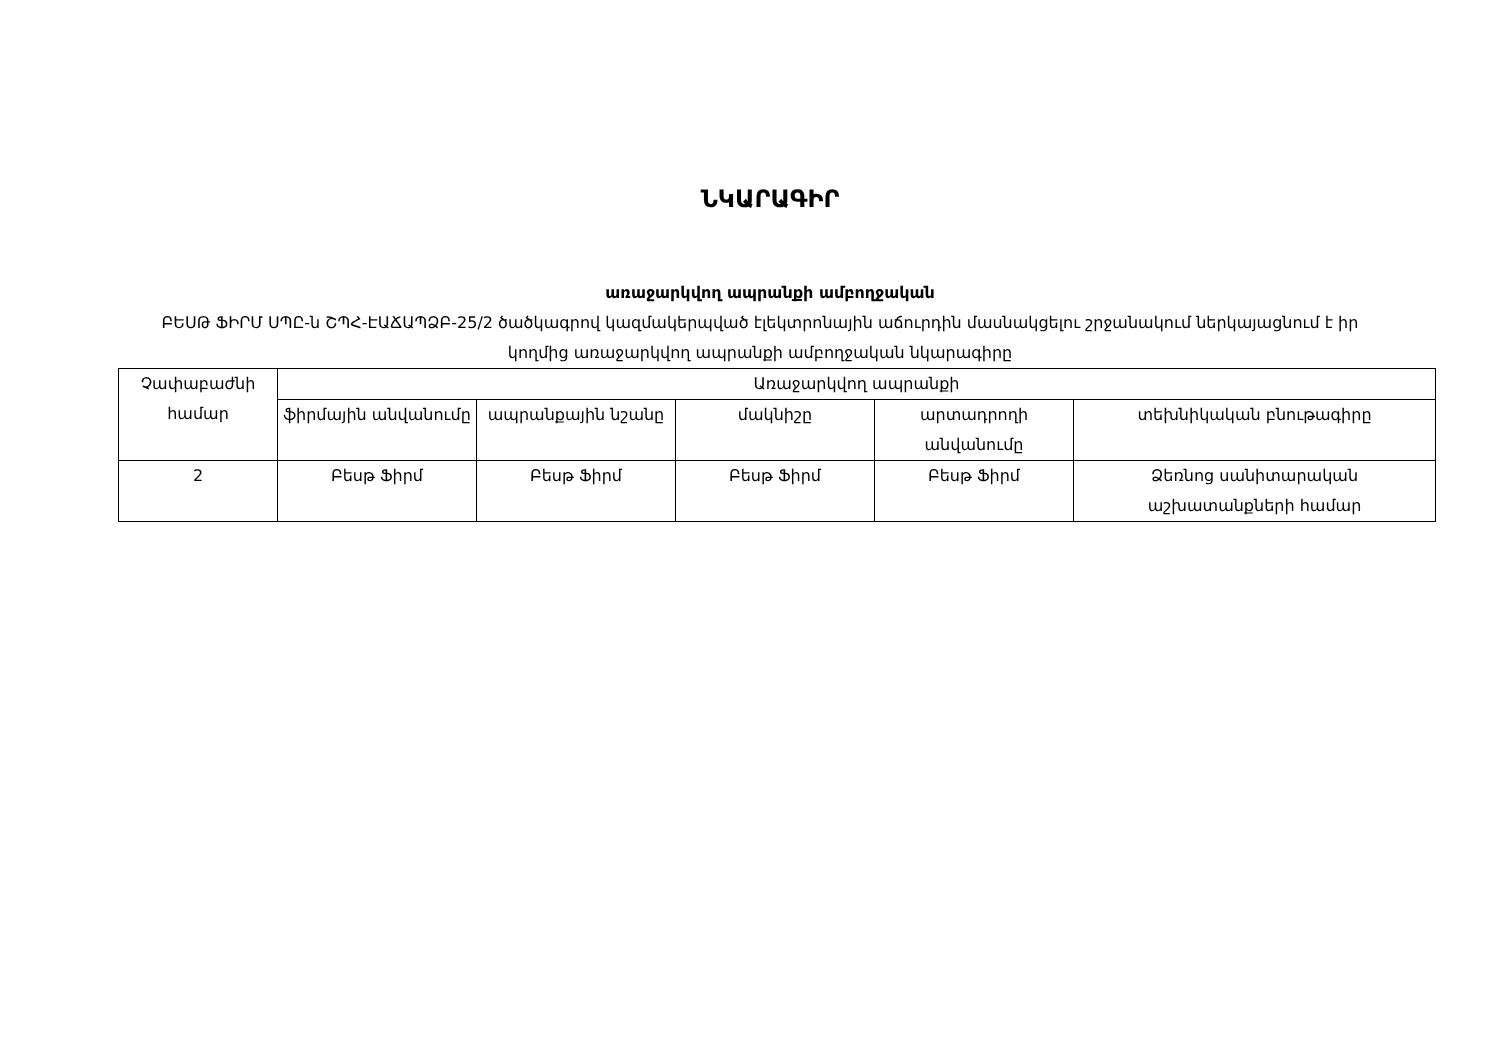ՆԿԱՐԱԳԻՐ
առաջարկվող ապրանքի ամբողջական
ԲԵՍԹ ՖԻՐՄ ՍՊԸ-ն ՇՊՀ-ԷԱՃԱՊՁԲ-25/2 ծածկագրով կազմակերպված էլեկտրոնային աճուրդին մասնակցելու շրջանակում ներկայացնում է իր կողմից առաջարկվող ապրանքի ամբողջական նկարագիրը
| Չափաբաժնի համար | Առաջարկվող ապրանքի | | | | |
| --- | --- | --- | --- | --- | --- |
| | ֆիրմային անվանումը | ապրանքային նշանը | մակնիշը | արտադրողի անվանումը | տեխնիկական բնութագիրը |
| 2 | Բեսթ Ֆիրմ | Բեսթ Ֆիրմ | Բեսթ Ֆիրմ | Բեսթ Ֆիրմ | Ձեռնոց սանիտարական աշխատանքների համար |